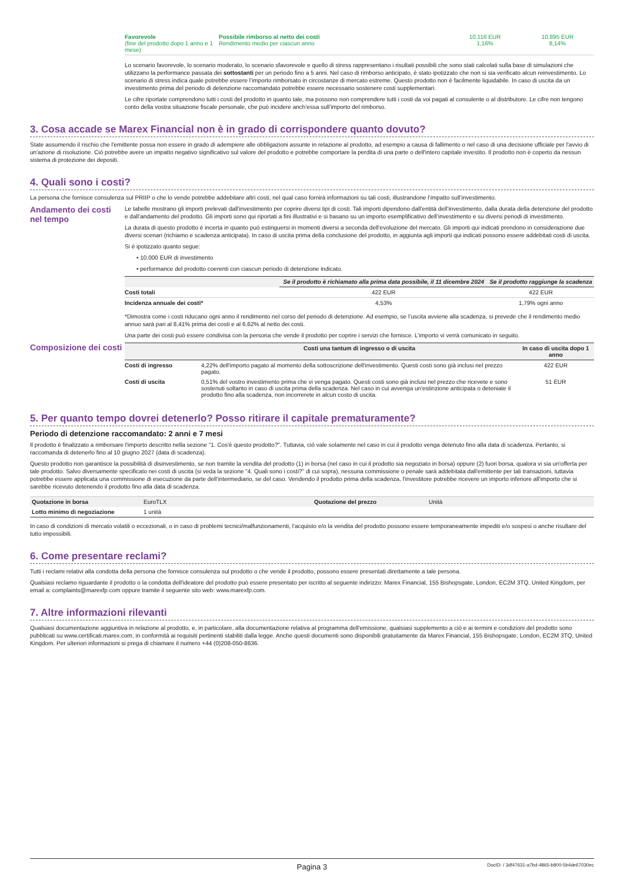| Favorevole (fine del prodotto dopo 1 anno e 1 mese) | Possibile rimborso al netto dei costi Rendimento medio per ciascun anno | 10.116 EUR 1,16% | 10.895 EUR 8,14% |
Lo scenario favorevole, lo scenario moderato, lo scenario sfavorevole e quello di stress rappresentano i risultati possibili che sono stati calcolati sulla base di simulazioni che utilizzano la performance passata dei sottostanti per un periodo fino a 5 anni. Nel caso di rimborso anticipato, è stato ipotizzato che non si sia verificato alcun reinvestimento. Lo scenario di stress indica quale potrebbe essere l’importo rimborsato in circostanze di mercato estreme. Questo prodotto non è facilmente liquidabile. In caso di uscita da un investimento prima del periodo di detenzione raccomandato potrebbe essere necessario sostenere costi supplementari.
Le cifre riportate comprendono tutti i costi del prodotto in quanto tale, ma possono non comprendere tutti i costi da voi pagati al consulente o al distributore. Le cifre non tengono conto della vostra situazione fiscale personale, che può incidere anch'essa sull'importo del rimborso.
3. Cosa accade se Marex Financial non è in grado di corrispondere quanto dovuto?
State assumendo il rischio che l'emittente possa non essere in grado di adempiere alle obbligazioni assunte in relazione al prodotto, ad esempio a causa di fallimento o nel caso di una decisione ufficiale per l'avvio di un'azione di risoluzione. Ciò potrebbe avere un impatto negativo significativo sul valore del prodotto e potrebbe comportare la perdita di una parte o dell'intero capitale investito. Il prodotto non è coperto da nessun sistema di protezione dei depositi.
4. Quali sono i costi?
La persona che fornisce consulenza sul PRIIP o che lo vende potrebbe addebitare altri costi, nel qual caso fornirà informazioni su tali costi, illustrandone l’impatto sull’investimento.
Andamento dei costi nel tempo
Le tabelle mostrano gli importi prelevati dall’investimento per coprire diversi tipi di costi. Tali importi dipendono dall’entità dell’investimento, dalla durata della detenzione del prodotto e dall’andamento del prodotto. Gli importi sono qui riportati a fini illustrativi e si basano su un importo esemplificativo dell’investimento e su diversi periodi di investimento.
La durata di questo prodotto è incerta in quanto può estinguersi in momenti diversi a seconda dell’evoluzione del mercato. Gli importi qui indicati prendono in considerazione due diversi scenari (richiamo e scadenza anticipata). In caso di uscita prima della conclusione del prodotto, in aggiunta agli importi qui indicati possono essere addebitati costi di uscita.
Si è ipotizzato quanto segue:
• 10.000 EUR di investimento
• performance del prodotto coerenti con ciascun periodo di detenzione indicato.
| | Se il prodotto è richiamato alla prima data possibile, il 11 dicembre 2024 | Se il prodotto raggiunge la scadenza |
| --- | --- | --- |
| Costi totali | 422 EUR | 422 EUR |
| Incidenza annuale dei costi* | 4,53% | 1,79% ogni anno |
*Dimostra come i costi riducano ogni anno il rendimento nel corso del periodo di detenzione. Ad esempio, se l’uscita avviene alla scadenza, si prevede che il rendimento medio annuo sarà pari al 8,41% prima dei costi e al 6,62% al netto dei costi.
Una parte dei costi può essere condivisa con la persona che vende il prodotto per coprire i servizi che fornisce. L’importo vi verrà comunicato in seguito.
Composizione dei costi
| | Costi una tantum di ingresso o di uscita | In caso di uscita dopo 1 anno |
| --- | --- | --- |
| Costi di ingresso | 4,22% dell'importo pagato al momento della sottoscrizione dell'investimento. Questi costi sono già inclusi nel prezzo pagato. | 422 EUR |
| Costi di uscita | 0,51% del vostro investimento prima che vi venga pagato. Questi costi sono già inclusi nel prezzo che ricevete e sono sostenuti soltanto in caso di uscita prima della scadenza. Nel caso in cui avvenga un'estinzione anticipata o deteniate il prodotto fino alla scadenza, non incorrerete in alcun costo di uscita. | 51 EUR |
5. Per quanto tempo dovrei detenerlo? Posso ritirare il capitale prematuramente?
Periodo di detenzione raccomandato: 2 anni e 7 mesi
Il prodotto è finalizzato a rimborsare l'importo descritto nella sezione "1. Cos'è questo prodotto?". Tuttavia, ciò vale solamente nel caso in cui il prodotto venga detenuto fino alla data di scadenza. Pertanto, si raccomanda di detenerlo fino al 10 giugno 2027 (data di scadenza).
Questo prodotto non garantisce la possibilità di disinvestimento, se non tramite la vendita del prodotto (1) in borsa (nel caso in cui il prodotto sia negoziato in borsa) oppure (2) fuori borsa, qualora vi sia un'offerta per tale prodotto. Salvo diversamente specificato nei costi di uscita (si veda la sezione "4. Quali sono i costi?" di cui sopra), nessuna commissione o penale sarà addebitata dall'emittente per tali transazioni, tuttavia potrebbe essere applicata una commissione di esecuzione da parte dell’intermediario, se del caso. Vendendo il prodotto prima della scadenza, l'investitore potrebbe ricevere un importo inferiore all'importo che si sarebbe ricevuto detenendo il prodotto fino alla data di scadenza.
| Quotazione in borsa | EuroTLX | Quotazione del prezzo | Unità |
| Lotto minimo di negoziazione | 1 unità | | |
In caso di condizioni di mercato volatili o eccezionali, o in caso di problemi tecnici/malfunzionamenti, l'acquisto e/o la vendita del prodotto possono essere temporaneamente impediti e/o sospesi o anche risultare del tutto impossibili.
6. Come presentare reclami?
Tutti i reclami relativi alla condotta della persona che fornisce consulenza sul prodotto o che vende il prodotto, possono essere presentati direttamente a tale persona.
Qualsiasi reclamo riguardante il prodotto o la condotta dell'ideatore del prodotto può essere presentato per iscritto al seguente indirizzo: Marex Financial, 155 Bishopsgate, London, EC2M 3TQ, United Kingdom, per email a: complaints@marexfp.com oppure tramite il seguente sito web: www.marexfp.com.
7. Altre informazioni rilevanti
Qualsiasi documentazione aggiuntiva in relazione al prodotto, e, in particolare, alla documentazione relativa al programma dell'emissione, qualsiasi supplemento a ciò e ai termini e condizioni del prodotto sono pubblicati su www.certificati.marex.com, in conformità ai requisiti pertinenti stabiliti dalla legge. Anche questi documenti sono disponibili gratuitamente da Marex Financial, 155 Bishopsgate, London, EC2M 3TQ, United Kingdom. Per ulteriori informazioni si prega di chiamare il numero +44 (0)208-050-8636.
Pagina 3 DocID: / 3df47631-a7bd-4865-b800-5b4de67030ec